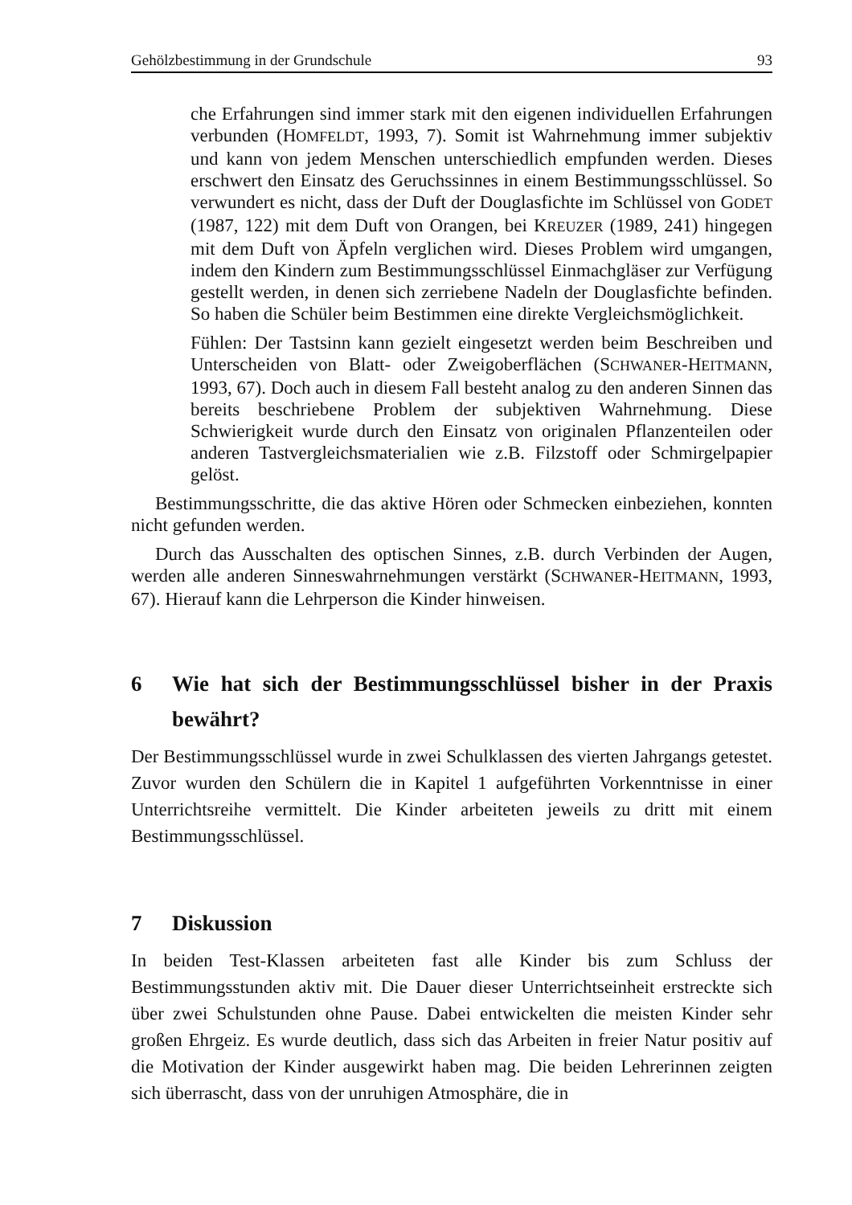Gehölzbestimmung in der Grundschule 93
che Erfahrungen sind immer stark mit den eigenen individuellen Erfahrungen verbunden (HOMFELDT, 1993, 7). Somit ist Wahrnehmung immer subjektiv und kann von jedem Menschen unterschiedlich empfunden werden. Dieses erschwert den Einsatz des Geruchssinnes in einem Bestimmungsschlüssel. So verwundert es nicht, dass der Duft der Douglasfichte im Schlüssel von GODET (1987, 122) mit dem Duft von Orangen, bei KREUZER (1989, 241) hingegen mit dem Duft von Äpfeln verglichen wird. Dieses Problem wird umgangen, indem den Kindern zum Bestimmungsschlüssel Einmachgläser zur Verfügung gestellt werden, in denen sich zerriebene Nadeln der Douglasfichte befinden. So haben die Schüler beim Bestimmen eine direkte Vergleichsmöglichkeit.
Fühlen: Der Tastsinn kann gezielt eingesetzt werden beim Beschreiben und Unterscheiden von Blatt- oder Zweigoberflächen (SCHWANER-HEITMANN, 1993, 67). Doch auch in diesem Fall besteht analog zu den anderen Sinnen das bereits beschriebene Problem der subjektiven Wahrnehmung. Diese Schwierigkeit wurde durch den Einsatz von originalen Pflanzenteilen oder anderen Tastvergleichsmaterialien wie z.B. Filzstoff oder Schmirgelpapier gelöst.
Bestimmungsschritte, die das aktive Hören oder Schmecken einbeziehen, konnten nicht gefunden werden.
Durch das Ausschalten des optischen Sinnes, z.B. durch Verbinden der Augen, werden alle anderen Sinneswahrnehmungen verstärkt (SCHWANER-HEITMANN, 1993, 67). Hierauf kann die Lehrperson die Kinder hinweisen.
6 Wie hat sich der Bestimmungsschlüssel bisher in der Praxis bewährt?
Der Bestimmungsschlüssel wurde in zwei Schulklassen des vierten Jahrgangs getestet. Zuvor wurden den Schülern die in Kapitel 1 aufgeführten Vorkenntnisse in einer Unterrichtsreihe vermittelt. Die Kinder arbeiteten jeweils zu dritt mit einem Bestimmungsschlüssel.
7 Diskussion
In beiden Test-Klassen arbeiteten fast alle Kinder bis zum Schluss der Bestimmungsstunden aktiv mit. Die Dauer dieser Unterrichtseinheit erstreckte sich über zwei Schulstunden ohne Pause. Dabei entwickelten die meisten Kinder sehr großen Ehrgeiz. Es wurde deutlich, dass sich das Arbeiten in freier Natur positiv auf die Motivation der Kinder ausgewirkt haben mag. Die beiden Lehrerinnen zeigten sich überrascht, dass von der unruhigen Atmosphäre, die in